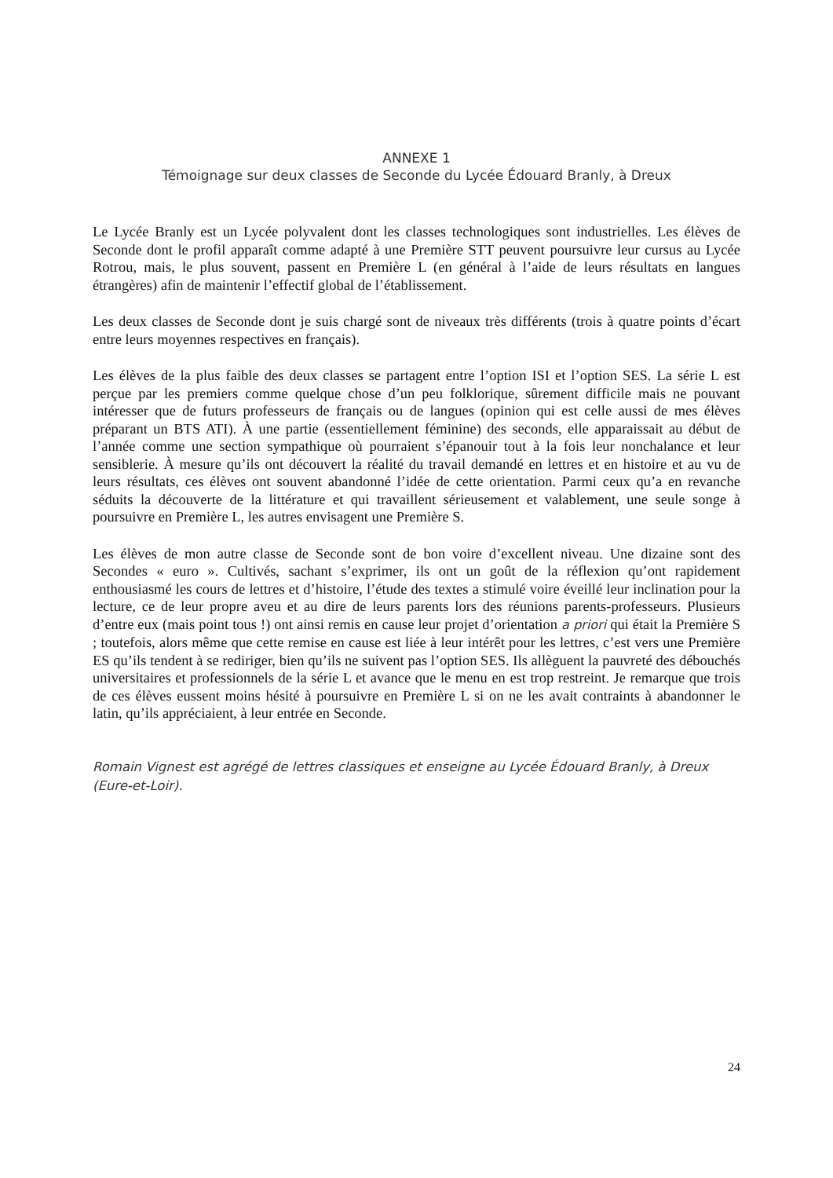ANNEXE 1
Témoignage sur deux classes de Seconde du Lycée Édouard Branly, à Dreux
Le Lycée Branly est un Lycée polyvalent dont les classes technologiques sont industrielles. Les élèves de Seconde dont le profil apparaît comme adapté à une Première STT peuvent poursuivre leur cursus au Lycée Rotrou, mais, le plus souvent, passent en Première L (en général à l’aide de leurs résultats en langues étrangères) afin de maintenir l’effectif global de l’établissement.
Les deux classes de Seconde dont je suis chargé sont de niveaux très différents (trois à quatre points d’écart entre leurs moyennes respectives en français).
Les élèves de la plus faible des deux classes se partagent entre l’option ISI et l’option SES. La série L est perçue par les premiers comme quelque chose d’un peu folklorique, sûrement difficile mais ne pouvant intéresser que de futurs professeurs de français ou de langues (opinion qui est celle aussi de mes élèves préparant un BTS ATI). À une partie (essentiellement féminine) des seconds, elle apparaissait au début de l’année comme une section sympathique où pourraient s’épanouir tout à la fois leur nonchalance et leur sensiblerie. À mesure qu’ils ont découvert la réalité du travail demandé en lettres et en histoire et au vu de leurs résultats, ces élèves ont souvent abandonné l’idée de cette orientation. Parmi ceux qu’a en revanche séduits la découverte de la littérature et qui travaillent sérieusement et valablement, une seule songe à poursuivre en Première L, les autres envisagent une Première S.
Les élèves de mon autre classe de Seconde sont de bon voire d’excellent niveau. Une dizaine sont des Secondes « euro ». Cultivés, sachant s’exprimer, ils ont un goût de la réflexion qu’ont rapidement enthousiasmé les cours de lettres et d’histoire, l’étude des textes a stimulé voire éveillé leur inclination pour la lecture, ce de leur propre aveu et au dire de leurs parents lors des réunions parents-professeurs. Plusieurs d’entre eux (mais point tous !) ont ainsi remis en cause leur projet d’orientation a priori qui était la Première S ; toutefois, alors même que cette remise en cause est liée à leur intérêt pour les lettres, c’est vers une Première ES qu’ils tendent à se rediriger, bien qu’ils ne suivent pas l’option SES. Ils allèguent la pauvreté des débouchés universitaires et professionnels de la série L et avance que le menu en est trop restreint. Je remarque que trois de ces élèves eussent moins hésité à poursuivre en Première L si on ne les avait contraints à abandonner le latin, qu’ils appréciaient, à leur entrée en Seconde.
Romain Vignest est agrégé de lettres classiques et enseigne au Lycée Édouard Branly, à Dreux (Eure-et-Loir).
24